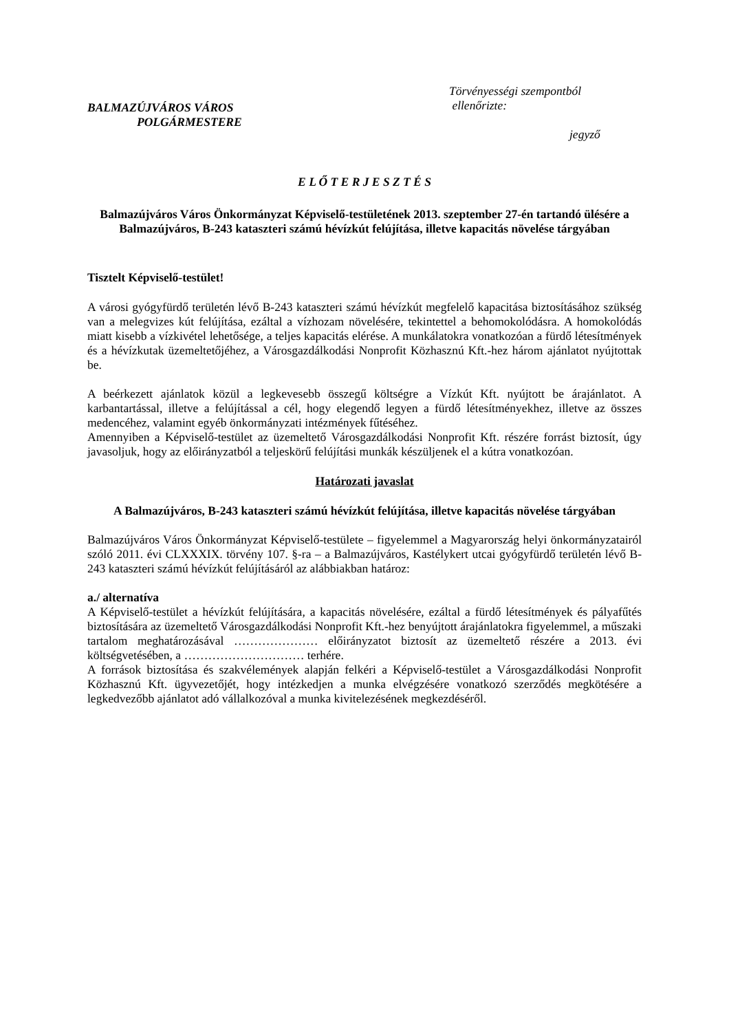BALMAZÚJVÁROS VÁROS
POLGÁRMESTERE
Törvényességi szempontból
ellenőrizte:
jegyző
E L Ő T E R J E S Z T É S
Balmazújváros Város Önkormányzat Képviselő-testületének 2013. szeptember 27-én tartandó ülésére a Balmazújváros, B-243 kataszteri számú hévízkút felújítása, illetve kapacitás növelése tárgyában
Tisztelt Képviselő-testület!
A városi gyógyfürdő területén lévő B-243 kataszteri számú hévízkút megfelelő kapacitása biztosításához szükség van a melegvizes kút felújítása, ezáltal a vízhozam növelésére, tekintettel a behomokolódásra. A homokolódás miatt kisebb a vízkivétel lehetősége, a teljes kapacitás elérése. A munkálatokra vonatkozóan a fürdő létesítmények és a hévízkutak üzemeltetőjéhez, a Városgazdálkodási Nonprofit Közhasznú Kft.-hez három ajánlatot nyújtottak be.
A beérkezett ajánlatok közül a legkevesebb összegű költségre a Vízkút Kft. nyújtott be árajánlatot. A karbantartással, illetve a felújítással a cél, hogy elegendő legyen a fürdő létesítményekhez, illetve az összes medencéhez, valamint egyéb önkormányzati intézmények fűtéséhez.
Amennyiben a Képviselő-testület az üzemeltető Városgazdálkodási Nonprofit Kft. részére forrást biztosít, úgy javasoljuk, hogy az előirányzatból a teljeskörű felújítási munkák készüljenek el a kútra vonatkozóan.
Határozati javaslat
A Balmazújváros, B-243 kataszteri számú hévízkút felújítása, illetve kapacitás növelése tárgyában
Balmazújváros Város Önkormányzat Képviselő-testülete – figyelemmel a Magyarország helyi önkormányzatairól szóló 2011. évi CLXXXIX. törvény 107. §-ra – a Balmazújváros, Kastélykert utcai gyógyfürdő területén lévő B-243 kataszteri számú hévízkút felújításáról az alábbiakban határoz:
a./ alternatíva
A Képviselő-testület a hévízkút felújítására, a kapacitás növelésére, ezáltal a fürdő létesítmények és pályafűtés biztosítására az üzemeltető Városgazdálkodási Nonprofit Kft.-hez benyújtott árajánlatokra figyelemmel, a műszaki tartalom meghatározásával ………………… előirányzatot biztosít az üzemeltető részére a 2013. évi költségvetésében, a ………………………… terhére.
A források biztosítása és szakvélemények alapján felkéri a Képviselő-testület a Városgazdálkodási Nonprofit Közhasznú Kft. ügyvezetőjét, hogy intézkedjen a munka elvégzésére vonatkozó szerződés megkötésére a legkedvezőbb ajánlatot adó vállalkozóval a munka kivitelezésének megkezdéséről.